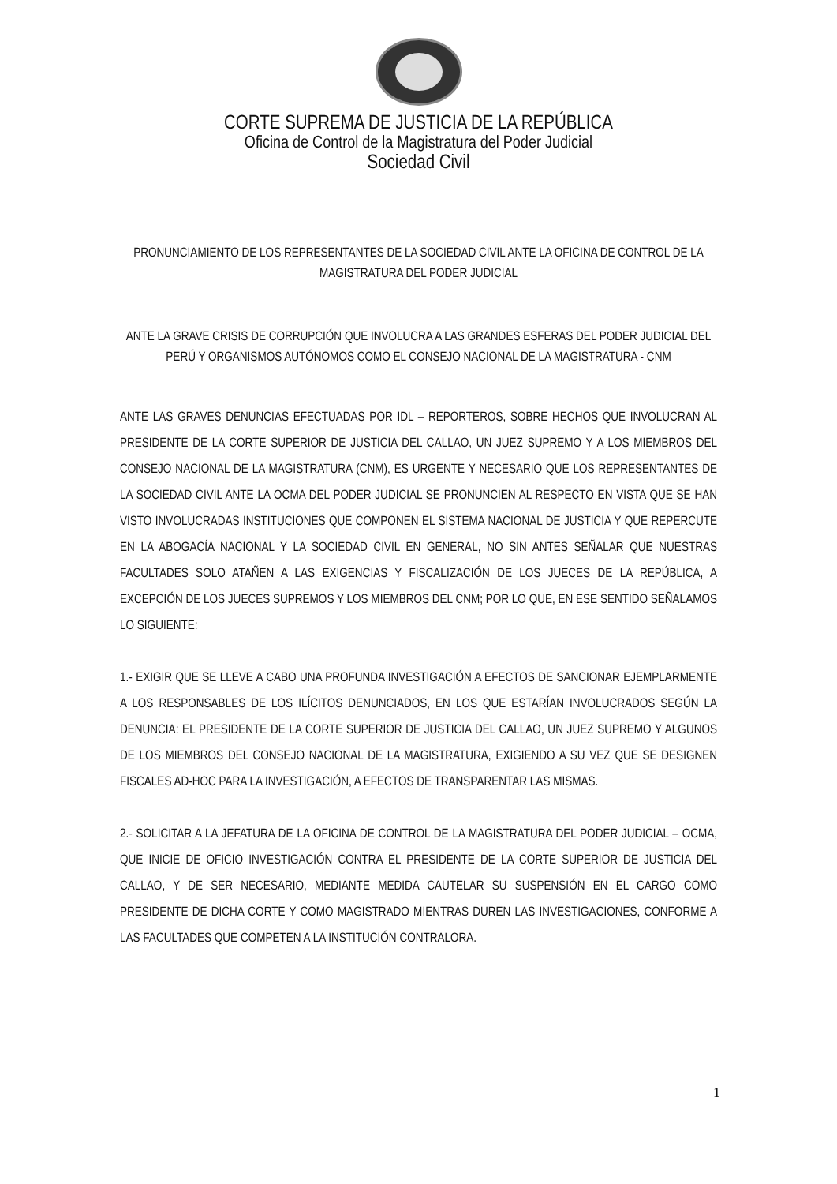CORTE SUPREMA DE JUSTICIA DE LA REPÚBLICA
Oficina de Control de la Magistratura del Poder Judicial
Sociedad Civil
PRONUNCIAMIENTO DE LOS REPRESENTANTES DE LA SOCIEDAD CIVIL ANTE LA OFICINA DE CONTROL DE LA MAGISTRATURA DEL PODER JUDICIAL
ANTE LA GRAVE CRISIS DE CORRUPCIÓN QUE INVOLUCRA A LAS GRANDES ESFERAS DEL PODER JUDICIAL DEL PERÚ Y ORGANISMOS AUTÓNOMOS COMO EL CONSEJO NACIONAL DE LA MAGISTRATURA - CNM
ANTE LAS GRAVES DENUNCIAS EFECTUADAS POR IDL – REPORTEROS, SOBRE HECHOS QUE INVOLUCRAN AL PRESIDENTE DE LA CORTE SUPERIOR DE JUSTICIA DEL CALLAO, UN JUEZ SUPREMO Y A LOS MIEMBROS DEL CONSEJO NACIONAL DE LA MAGISTRATURA (CNM), ES URGENTE Y NECESARIO QUE LOS REPRESENTANTES DE LA SOCIEDAD CIVIL ANTE LA OCMA DEL PODER JUDICIAL SE PRONUNCIEN AL RESPECTO EN VISTA QUE SE HAN VISTO INVOLUCRADAS INSTITUCIONES QUE COMPONEN EL SISTEMA NACIONAL DE JUSTICIA Y QUE REPERCUTE EN LA ABOGACÍA NACIONAL Y LA SOCIEDAD CIVIL EN GENERAL, NO SIN ANTES SEÑALAR QUE NUESTRAS FACULTADES SOLO ATAÑEN A LAS EXIGENCIAS Y FISCALIZACIÓN DE LOS JUECES DE LA REPÚBLICA, A EXCEPCIÓN DE LOS JUECES SUPREMOS Y LOS MIEMBROS DEL CNM; POR LO QUE, EN ESE SENTIDO SEÑALAMOS LO SIGUIENTE:
1.- EXIGIR QUE SE LLEVE A CABO UNA PROFUNDA INVESTIGACIÓN A EFECTOS DE SANCIONAR EJEMPLARMENTE A LOS RESPONSABLES DE LOS ILÍCITOS DENUNCIADOS, EN LOS QUE ESTARÍAN INVOLUCRADOS SEGÚN LA DENUNCIA: EL PRESIDENTE DE LA CORTE SUPERIOR DE JUSTICIA DEL CALLAO, UN JUEZ SUPREMO Y ALGUNOS DE LOS MIEMBROS DEL CONSEJO NACIONAL DE LA MAGISTRATURA, EXIGIENDO A SU VEZ QUE SE DESIGNEN FISCALES AD-HOC PARA LA INVESTIGACIÓN, A EFECTOS DE TRANSPARENTAR LAS MISMAS.
2.- SOLICITAR A LA JEFATURA DE LA OFICINA DE CONTROL DE LA MAGISTRATURA DEL PODER JUDICIAL – OCMA, QUE INICIE DE OFICIO INVESTIGACIÓN CONTRA EL PRESIDENTE DE LA CORTE SUPERIOR DE JUSTICIA DEL CALLAO, Y DE SER NECESARIO, MEDIANTE MEDIDA CAUTELAR SU SUSPENSIÓN EN EL CARGO COMO PRESIDENTE DE DICHA CORTE Y COMO MAGISTRADO MIENTRAS DUREN LAS INVESTIGACIONES, CONFORME A LAS FACULTADES QUE COMPETEN A LA INSTITUCIÓN CONTRALORA.
1